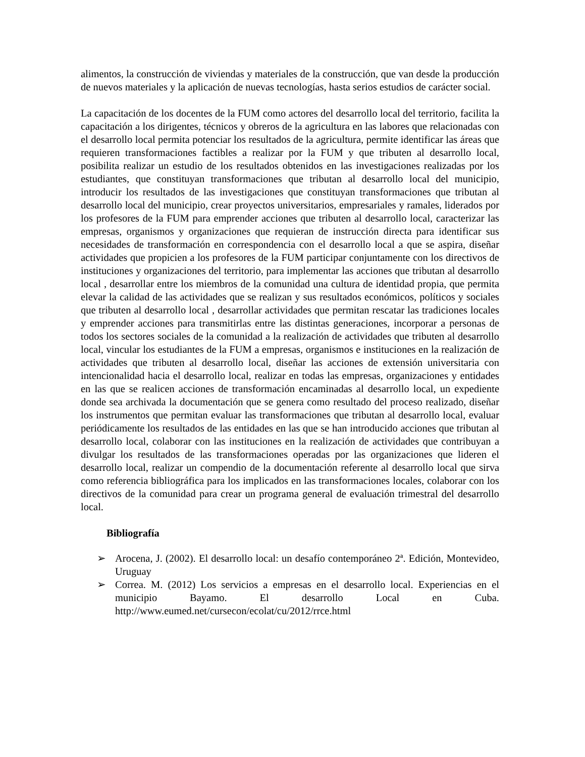alimentos, la construcción de viviendas y materiales de la construcción, que van desde la producción de nuevos materiales y la aplicación de nuevas tecnologías, hasta serios estudios de carácter social.
La capacitación de los docentes de la FUM como actores del desarrollo local del territorio, facilita la capacitación a los dirigentes, técnicos y obreros de la agricultura en las labores que relacionadas con el desarrollo local permita potenciar los resultados de la agricultura, permite identificar las áreas que requieren transformaciones factibles a realizar por la FUM y que tributen al desarrollo local, posibilita realizar un estudio de los resultados obtenidos en las investigaciones realizadas por los estudiantes, que constituyan transformaciones que tributan al desarrollo local del municipio, introducir los resultados de las investigaciones que constituyan transformaciones que tributan al desarrollo local del municipio, crear proyectos universitarios, empresariales y ramales, liderados por los profesores de la FUM para emprender acciones que tributen al desarrollo local, caracterizar las empresas, organismos y organizaciones que requieran de instrucción directa para identificar sus necesidades de transformación en correspondencia con el desarrollo local a que se aspira, diseñar actividades que propicien a los profesores de la FUM participar conjuntamente con los directivos de instituciones y organizaciones del territorio, para implementar las acciones que tributan al desarrollo local , desarrollar entre los miembros de la comunidad una cultura de identidad propia, que permita elevar la calidad de las actividades que se realizan y sus resultados económicos, políticos y sociales que tributen al desarrollo local , desarrollar actividades que permitan rescatar las tradiciones locales y emprender acciones para transmitirlas entre las distintas generaciones, incorporar a personas de todos los sectores sociales de la comunidad a la realización de actividades que tributen al desarrollo local, vincular los estudiantes de la FUM a empresas, organismos e instituciones en la realización de actividades que tributen al desarrollo local, diseñar las acciones de extensión universitaria con intencionalidad hacia el desarrollo local, realizar en todas las empresas, organizaciones y entidades en las que se realicen acciones de transformación encaminadas al desarrollo local, un expediente donde sea archivada la documentación que se genera como resultado del proceso realizado, diseñar los instrumentos que permitan evaluar las transformaciones que tributan al desarrollo local, evaluar periódicamente los resultados de las entidades en las que se han introducido acciones que tributan al desarrollo local, colaborar con las instituciones en la realización de actividades que contribuyan a divulgar los resultados de las transformaciones operadas por las organizaciones que lideren el desarrollo local, realizar un compendio de la documentación referente al desarrollo local que sirva como referencia bibliográfica para los implicados en las transformaciones locales, colaborar con los directivos de la comunidad para crear un programa general de evaluación trimestral del desarrollo local.
Bibliografía
➢ Arocena, J. (2002). El desarrollo local: un desafío contemporáneo 2ª. Edición, Montevideo, Uruguay
➢ Correa. M. (2012) Los servicios a empresas en el desarrollo local. Experiencias en el municipio Bayamo. El desarrollo Local en Cuba. http://www.eumed.net/cursecon/ecolat/cu/2012/rrce.html